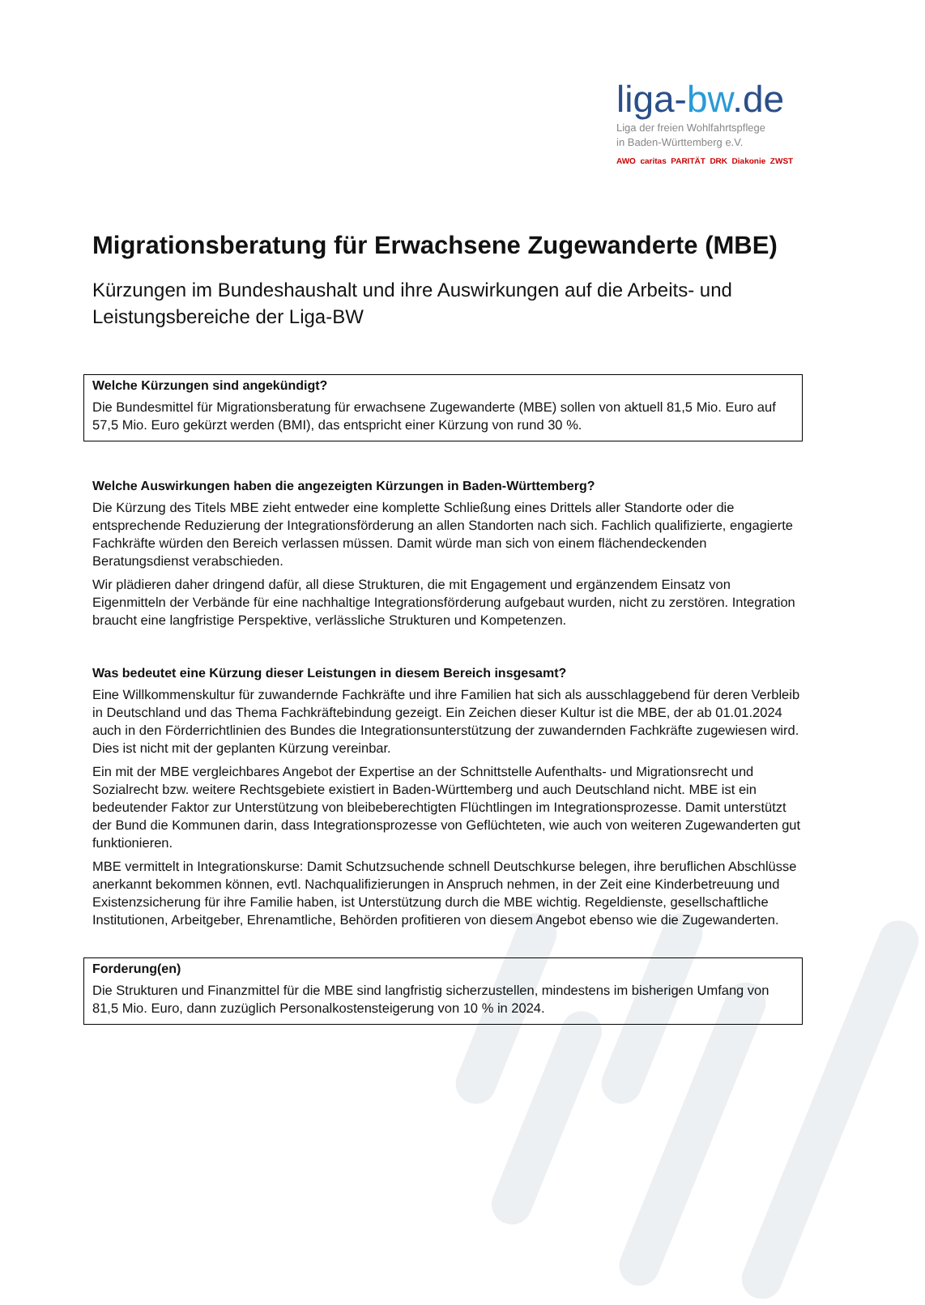liga-bw.de
Liga der freien Wohlfahrtspflege
in Baden-Württemberg e.V.
AWO caritas PARITÄT DRK Diakonie ZWST
Migrationsberatung für Erwachsene Zugewanderte (MBE)
Kürzungen im Bundeshaushalt und ihre Auswirkungen auf die Arbeits- und Leistungsbereiche der Liga-BW
Welche Kürzungen sind angekündigt?
Die Bundesmittel für Migrationsberatung für erwachsene Zugewanderte (MBE) sollen von aktuell 81,5 Mio. Euro auf 57,5 Mio. Euro gekürzt werden (BMI), das entspricht einer Kürzung von rund 30 %.
Welche Auswirkungen haben die angezeigten Kürzungen in Baden-Württemberg?
Die Kürzung des Titels MBE zieht entweder eine komplette Schließung eines Drittels aller Standorte oder die entsprechende Reduzierung der Integrationsförderung an allen Standorten nach sich. Fachlich qualifizierte, engagierte Fachkräfte würden den Bereich verlassen müssen. Damit würde man sich von einem flächendeckenden Beratungsdienst verabschieden.
Wir plädieren daher dringend dafür, all diese Strukturen, die mit Engagement und ergänzendem Einsatz von Eigenmitteln der Verbände für eine nachhaltige Integrationsförderung aufgebaut wurden, nicht zu zerstören. Integration braucht eine langfristige Perspektive, verlässliche Strukturen und Kompetenzen.
Was bedeutet eine Kürzung dieser Leistungen in diesem Bereich insgesamt?
Eine Willkommenskultur für zuwandernde Fachkräfte und ihre Familien hat sich als ausschlaggebend für deren Verbleib in Deutschland und das Thema Fachkräftebindung gezeigt. Ein Zeichen dieser Kultur ist die MBE, der ab 01.01.2024 auch in den Förderrichtlinien des Bundes die Integrationsunterstützung der zuwandernden Fachkräfte zugewiesen wird. Dies ist nicht mit der geplanten Kürzung vereinbar.
Ein mit der MBE vergleichbares Angebot der Expertise an der Schnittstelle Aufenthalts- und Migrationsrecht und Sozialrecht bzw. weitere Rechtsgebiete existiert in Baden-Württemberg und auch Deutschland nicht. MBE ist ein bedeutender Faktor zur Unterstützung von bleibeberechtigten Flüchtlingen im Integrationsprozesse. Damit unterstützt der Bund die Kommunen darin, dass Integrationsprozesse von Geflüchteten, wie auch von weiteren Zugewanderten gut funktionieren.
MBE vermittelt in Integrationskurse: Damit Schutzsuchende schnell Deutschkurse belegen, ihre beruflichen Abschlüsse anerkannt bekommen können, evtl. Nachqualifizierungen in Anspruch nehmen, in der Zeit eine Kinderbetreuung und Existenzsicherung für ihre Familie haben, ist Unterstützung durch die MBE wichtig. Regeldienste, gesellschaftliche Institutionen, Arbeitgeber, Ehrenamtliche, Behörden profitieren von diesem Angebot ebenso wie die Zugewanderten.
Forderung(en)
Die Strukturen und Finanzmittel für die MBE sind langfristig sicherzustellen, mindestens im bisherigen Umfang von 81,5 Mio. Euro, dann zuzüglich Personalkostensteigerung von 10 % in 2024.